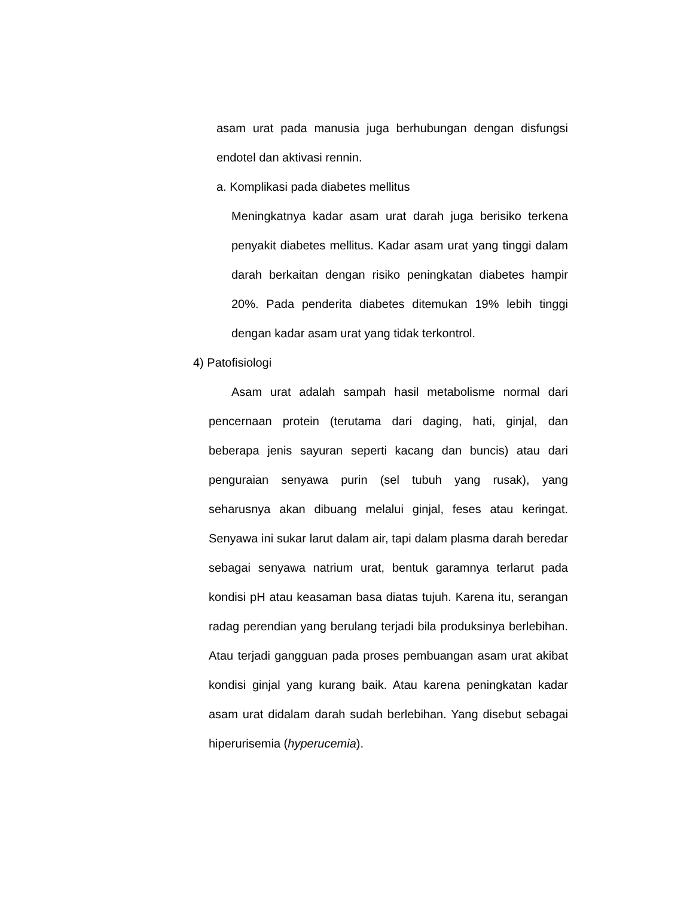asam urat pada manusia juga berhubungan dengan disfungsi endotel dan aktivasi rennin.
a. Komplikasi pada diabetes mellitus
Meningkatnya kadar asam urat darah juga berisiko terkena penyakit diabetes mellitus. Kadar asam urat yang tinggi dalam darah berkaitan dengan risiko peningkatan diabetes hampir 20%. Pada penderita diabetes ditemukan 19% lebih tinggi dengan kadar asam urat yang tidak terkontrol.
4) Patofisiologi
Asam urat adalah sampah hasil metabolisme normal dari pencernaan protein (terutama dari daging, hati, ginjal, dan beberapa jenis sayuran seperti kacang dan buncis) atau dari penguraian senyawa purin (sel tubuh yang rusak), yang seharusnya akan dibuang melalui ginjal, feses atau keringat. Senyawa ini sukar larut dalam air, tapi dalam plasma darah beredar sebagai senyawa natrium urat, bentuk garamnya terlarut pada kondisi pH atau keasaman basa diatas tujuh. Karena itu, serangan radag perendian yang berulang terjadi bila produksinya berlebihan. Atau terjadi gangguan pada proses pembuangan asam urat akibat kondisi ginjal yang kurang baik. Atau karena peningkatan kadar asam urat didalam darah sudah berlebihan. Yang disebut sebagai hiperurisemia (hyperucemia).